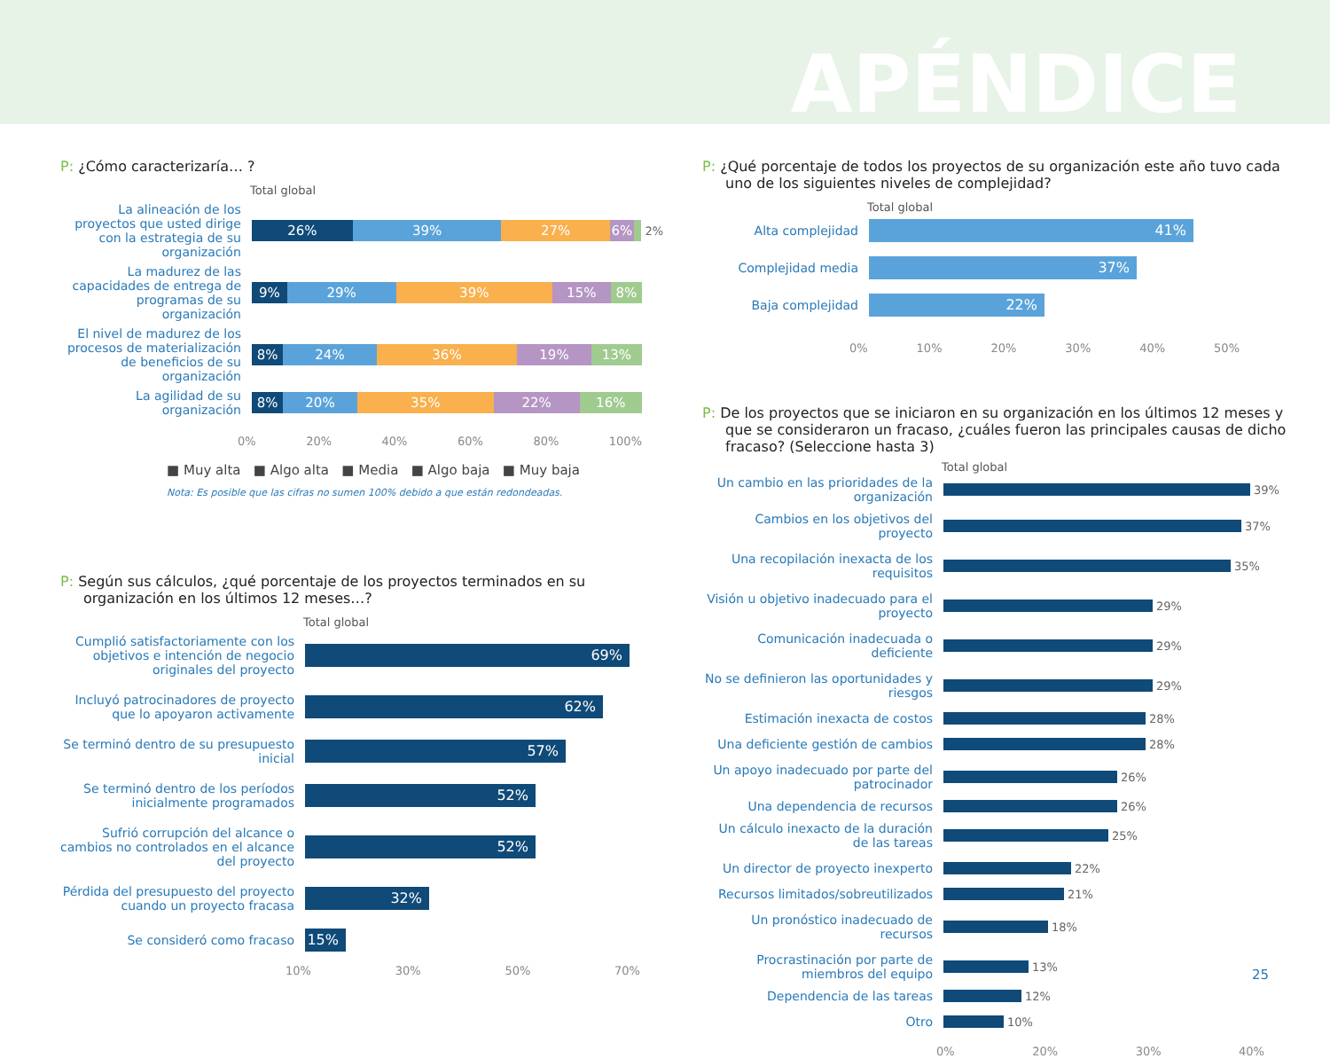APÉNDICE
P: ¿Cómo caracterizaría… ?
Total global
La alineación de los proyectos que usted dirige con la estrategia de su organización
26% 39% 27% 6%
2%
La madurez de las capacidades de entrega de programas de su organización
9% 29% 39% 15% 8%
El nivel de madurez de los procesos de materialización de beneficios de su organización
8% 24% 36% 19% 13%
La agilidad de su organización
8% 20% 35% 22% 16%
0% 20% 40% 60% 80% 100%
■ Muy alta ■ Algo alta ■ Media ■ Algo baja ■ Muy baja
Nota: Es posible que las cifras no sumen 100% debido a que están redondeadas.
P: Según sus cálculos, ¿qué porcentaje de los proyectos terminados en su organización en los últimos 12 meses…?
Total global
Cumplió satisfactoriamente con los objetivos e intención de negocio originales del proyecto
69%
Incluyó patrocinadores de proyecto que lo apoyaron activamente
62%
Se terminó dentro de su presupuesto inicial
57%
Se terminó dentro de los períodos inicialmente programados
52%
Sufrió corrupción del alcance o cambios no controlados en el alcance del proyecto
52%
Pérdida del presupuesto del proyecto cuando un proyecto fracasa
32%
Se consideró como fracaso
15%
10% 30% 50% 70%
P: ¿Qué porcentaje de todos los proyectos de su organización este año tuvo cada uno de los siguientes niveles de complejidad?
Total global
Alta complejidad
41%
Complejidad media
37%
Baja complejidad
22%
0% 10% 20% 30% 40% 50%
P: De los proyectos que se iniciaron en su organización en los últimos 12 meses y que se consideraron un fracaso, ¿cuáles fueron las principales causas de dicho fracaso? (Seleccione hasta 3)
Total global
Un cambio en las prioridades de la organización
39%
Cambios en los objetivos del proyecto
37%
Una recopilación inexacta de los requisitos
35%
Visión u objetivo inadecuado para el proyecto
29%
Comunicación inadecuada o deficiente
29%
No se definieron las oportunidades y riesgos
29%
Estimación inexacta de costos
28%
Una deficiente gestión de cambios
28%
Un apoyo inadecuado por parte del patrocinador
26%
Una dependencia de recursos
26%
Un cálculo inexacto de la duración de las tareas
25%
Un director de proyecto inexperto
22%
Recursos limitados/sobreutilizados
21%
Un pronóstico inadecuado de recursos
18%
Procrastinación por parte de miembros del equipo
13%
Dependencia de las tareas
12%
Otro
10%
0% 20% 30% 40%
25